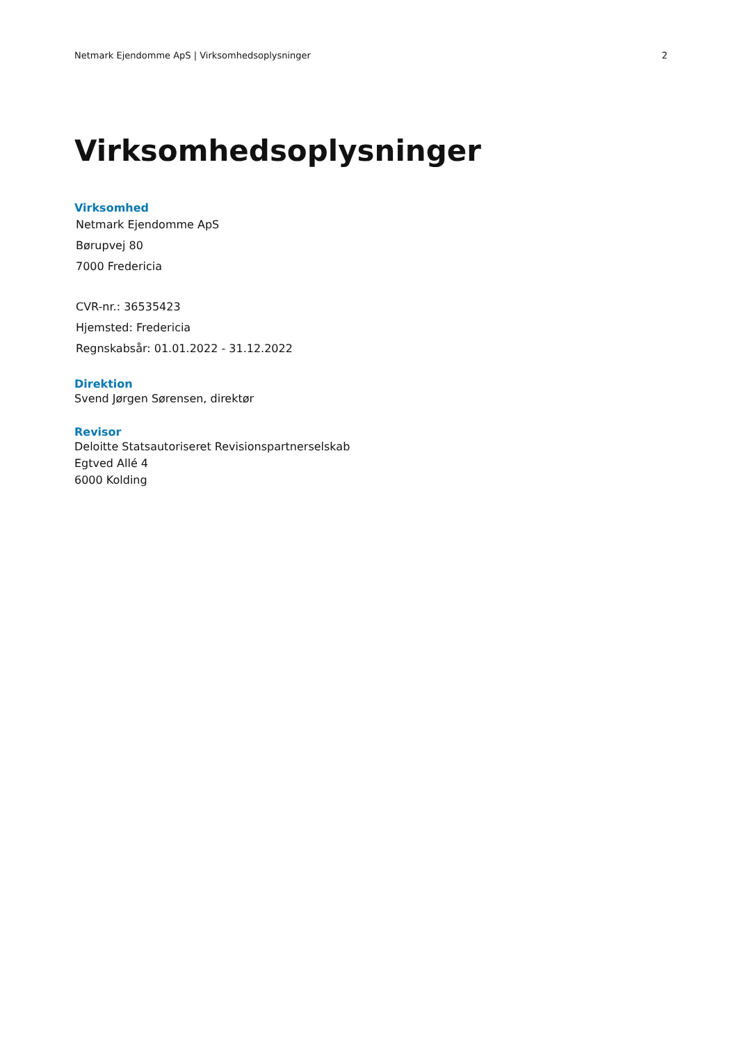Netmark Ejendomme ApS | Virksomhedsoplysninger 2
Virksomhedsoplysninger
Virksomhed
Netmark Ejendomme ApS
Børupvej 80
7000 Fredericia
CVR-nr.: 36535423
Hjemsted: Fredericia
Regnskabsår: 01.01.2022 - 31.12.2022
Direktion
Svend Jørgen Sørensen, direktør
Revisor
Deloitte Statsautoriseret Revisionspartnerselskab
Egtved Allé 4
6000 Kolding